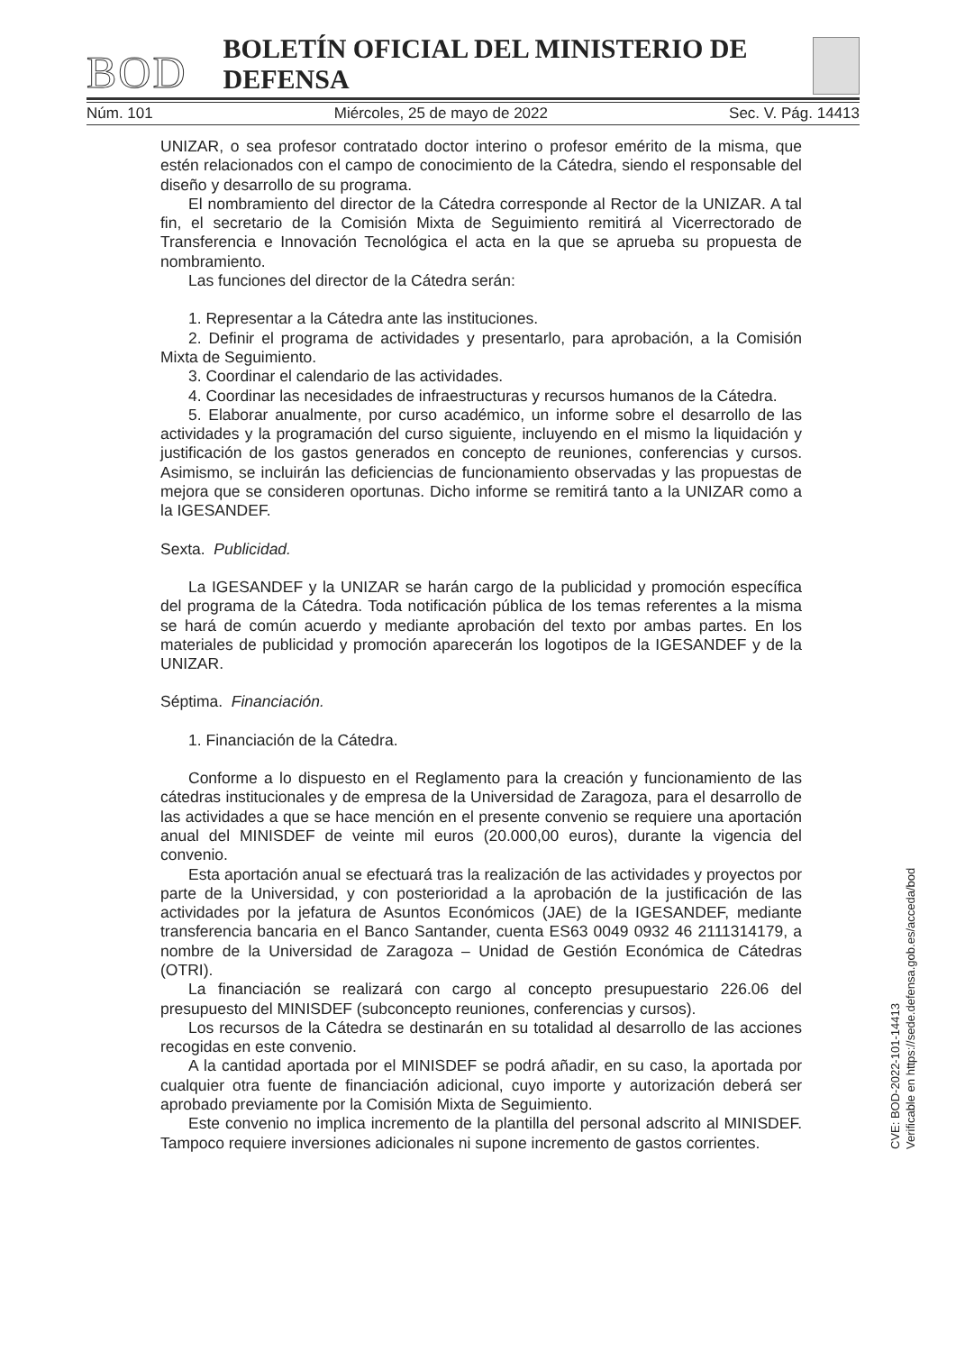BOD BOLETÍN OFICIAL DEL MINISTERIO DE DEFENSA
Núm. 101 Miércoles, 25 de mayo de 2022 Sec. V. Pág. 14413
UNIZAR, o sea profesor contratado doctor interino o profesor emérito de la misma, que estén relacionados con el campo de conocimiento de la Cátedra, siendo el responsable del diseño y desarrollo de su programa.
El nombramiento del director de la Cátedra corresponde al Rector de la UNIZAR. A tal fin, el secretario de la Comisión Mixta de Seguimiento remitirá al Vicerrectorado de Transferencia e Innovación Tecnológica el acta en la que se aprueba su propuesta de nombramiento.
Las funciones del director de la Cátedra serán:
1. Representar a la Cátedra ante las instituciones.
2. Definir el programa de actividades y presentarlo, para aprobación, a la Comisión Mixta de Seguimiento.
3. Coordinar el calendario de las actividades.
4. Coordinar las necesidades de infraestructuras y recursos humanos de la Cátedra.
5. Elaborar anualmente, por curso académico, un informe sobre el desarrollo de las actividades y la programación del curso siguiente, incluyendo en el mismo la liquidación y justificación de los gastos generados en concepto de reuniones, conferencias y cursos. Asimismo, se incluirán las deficiencias de funcionamiento observadas y las propuestas de mejora que se consideren oportunas. Dicho informe se remitirá tanto a la UNIZAR como a la IGESANDEF.
Sexta. Publicidad.
La IGESANDEF y la UNIZAR se harán cargo de la publicidad y promoción específica del programa de la Cátedra. Toda notificación pública de los temas referentes a la misma se hará de común acuerdo y mediante aprobación del texto por ambas partes. En los materiales de publicidad y promoción aparecerán los logotipos de la IGESANDEF y de la UNIZAR.
Séptima. Financiación.
1. Financiación de la Cátedra.
Conforme a lo dispuesto en el Reglamento para la creación y funcionamiento de las cátedras institucionales y de empresa de la Universidad de Zaragoza, para el desarrollo de las actividades a que se hace mención en el presente convenio se requiere una aportación anual del MINISDEF de veinte mil euros (20.000,00 euros), durante la vigencia del convenio.
Esta aportación anual se efectuará tras la realización de las actividades y proyectos por parte de la Universidad, y con posterioridad a la aprobación de la justificación de las actividades por la jefatura de Asuntos Económicos (JAE) de la IGESANDEF, mediante transferencia bancaria en el Banco Santander, cuenta ES63 0049 0932 46 2111314179, a nombre de la Universidad de Zaragoza – Unidad de Gestión Económica de Cátedras (OTRI).
La financiación se realizará con cargo al concepto presupuestario 226.06 del presupuesto del MINISDEF (subconcepto reuniones, conferencias y cursos).
Los recursos de la Cátedra se destinarán en su totalidad al desarrollo de las acciones recogidas en este convenio.
A la cantidad aportada por el MINISDEF se podrá añadir, en su caso, la aportada por cualquier otra fuente de financiación adicional, cuyo importe y autorización deberá ser aprobado previamente por la Comisión Mixta de Seguimiento.
Este convenio no implica incremento de la plantilla del personal adscrito al MINISDEF. Tampoco requiere inversiones adicionales ni supone incremento de gastos corrientes.
CVE: BOD-2022-101-14413
Verificable en https://sede.defensa.gob.es/acceda/bod